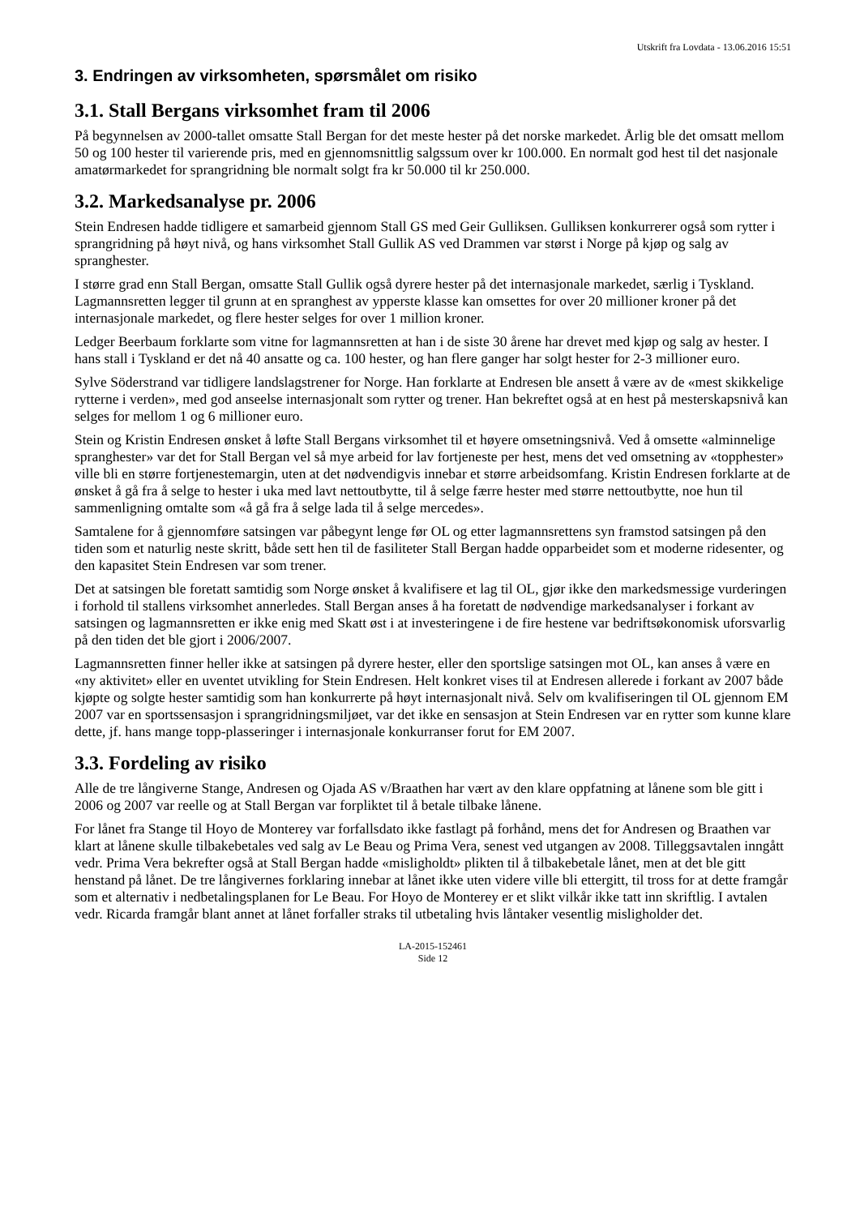Utskrift fra Lovdata - 13.06.2016 15:51
3. Endringen av virksomheten, spørsmålet om risiko
3.1. Stall Bergans virksomhet fram til 2006
På begynnelsen av 2000-tallet omsatte Stall Bergan for det meste hester på det norske markedet. Årlig ble det omsatt mellom 50 og 100 hester til varierende pris, med en gjennomsnittlig salgssum over kr 100.000. En normalt god hest til det nasjonale amatørmarkedet for sprangridning ble normalt solgt fra kr 50.000 til kr 250.000.
3.2. Markedsanalyse pr. 2006
Stein Endresen hadde tidligere et samarbeid gjennom Stall GS med Geir Gulliksen. Gulliksen konkurrerer også som rytter i sprangridning på høyt nivå, og hans virksomhet Stall Gullik AS ved Drammen var størst i Norge på kjøp og salg av spranghester.
I større grad enn Stall Bergan, omsatte Stall Gullik også dyrere hester på det internasjonale markedet, særlig i Tyskland. Lagmannsretten legger til grunn at en spranghest av ypperste klasse kan omsettes for over 20 millioner kroner på det internasjonale markedet, og flere hester selges for over 1 million kroner.
Ledger Beerbaum forklarte som vitne for lagmannsretten at han i de siste 30 årene har drevet med kjøp og salg av hester. I hans stall i Tyskland er det nå 40 ansatte og ca. 100 hester, og han flere ganger har solgt hester for 2-3 millioner euro.
Sylve Söderstrand var tidligere landslagstrener for Norge. Han forklarte at Endresen ble ansett å være av de «mest skikkelige rytterne i verden», med god anseelse internasjonalt som rytter og trener. Han bekreftet også at en hest på mesterskapsnivå kan selges for mellom 1 og 6 millioner euro.
Stein og Kristin Endresen ønsket å løfte Stall Bergans virksomhet til et høyere omsetningsnivå. Ved å omsette «alminnelige spranghester» var det for Stall Bergan vel så mye arbeid for lav fortjeneste per hest, mens det ved omsetning av «topphester» ville bli en større fortjenestemargin, uten at det nødvendigvis innebar et større arbeidsomfang. Kristin Endresen forklarte at de ønsket å gå fra å selge to hester i uka med lavt nettoutbytte, til å selge færre hester med større nettoutbytte, noe hun til sammenligning omtalte som «å gå fra å selge lada til å selge mercedes».
Samtalene for å gjennomføre satsingen var påbegynt lenge før OL og etter lagmannsrettens syn framstod satsingen på den tiden som et naturlig neste skritt, både sett hen til de fasiliteter Stall Bergan hadde opparbeidet som et moderne ridesenter, og den kapasitet Stein Endresen var som trener.
Det at satsingen ble foretatt samtidig som Norge ønsket å kvalifisere et lag til OL, gjør ikke den markedsmessige vurderingen i forhold til stallens virksomhet annerledes. Stall Bergan anses å ha foretatt de nødvendige markedsanalyser i forkant av satsingen og lagmannsretten er ikke enig med Skatt øst i at investeringene i de fire hestene var bedriftsøkonomisk uforsvarlig på den tiden det ble gjort i 2006/2007.
Lagmannsretten finner heller ikke at satsingen på dyrere hester, eller den sportslige satsingen mot OL, kan anses å være en «ny aktivitet» eller en uventet utvikling for Stein Endresen. Helt konkret vises til at Endresen allerede i forkant av 2007 både kjøpte og solgte hester samtidig som han konkurrerte på høyt internasjonalt nivå. Selv om kvalifiseringen til OL gjennom EM 2007 var en sportssensasjon i sprangridningsmiljøet, var det ikke en sensasjon at Stein Endresen var en rytter som kunne klare dette, jf. hans mange topp-plasseringer i internasjonale konkurranser forut for EM 2007.
3.3. Fordeling av risiko
Alle de tre långiverne Stange, Andresen og Ojada AS v/Braathen har vært av den klare oppfatning at lånene som ble gitt i 2006 og 2007 var reelle og at Stall Bergan var forpliktet til å betale tilbake lånene.
For lånet fra Stange til Hoyo de Monterey var forfallsdato ikke fastlagt på forhånd, mens det for Andresen og Braathen var klart at lånene skulle tilbakebetales ved salg av Le Beau og Prima Vera, senest ved utgangen av 2008. Tilleggsavtalen inngått vedr. Prima Vera bekrefter også at Stall Bergan hadde «misligholdt» plikten til å tilbakebetale lånet, men at det ble gitt henstand på lånet. De tre långivernes forklaring innebar at lånet ikke uten videre ville bli ettergitt, til tross for at dette framgår som et alternativ i nedbetalingsplanen for Le Beau. For Hoyo de Monterey er et slikt vilkår ikke tatt inn skriftlig. I avtalen vedr. Ricarda framgår blant annet at lånet forfaller straks til utbetaling hvis låntaker vesentlig misligholder det.
LA-2015-152461
Side 12